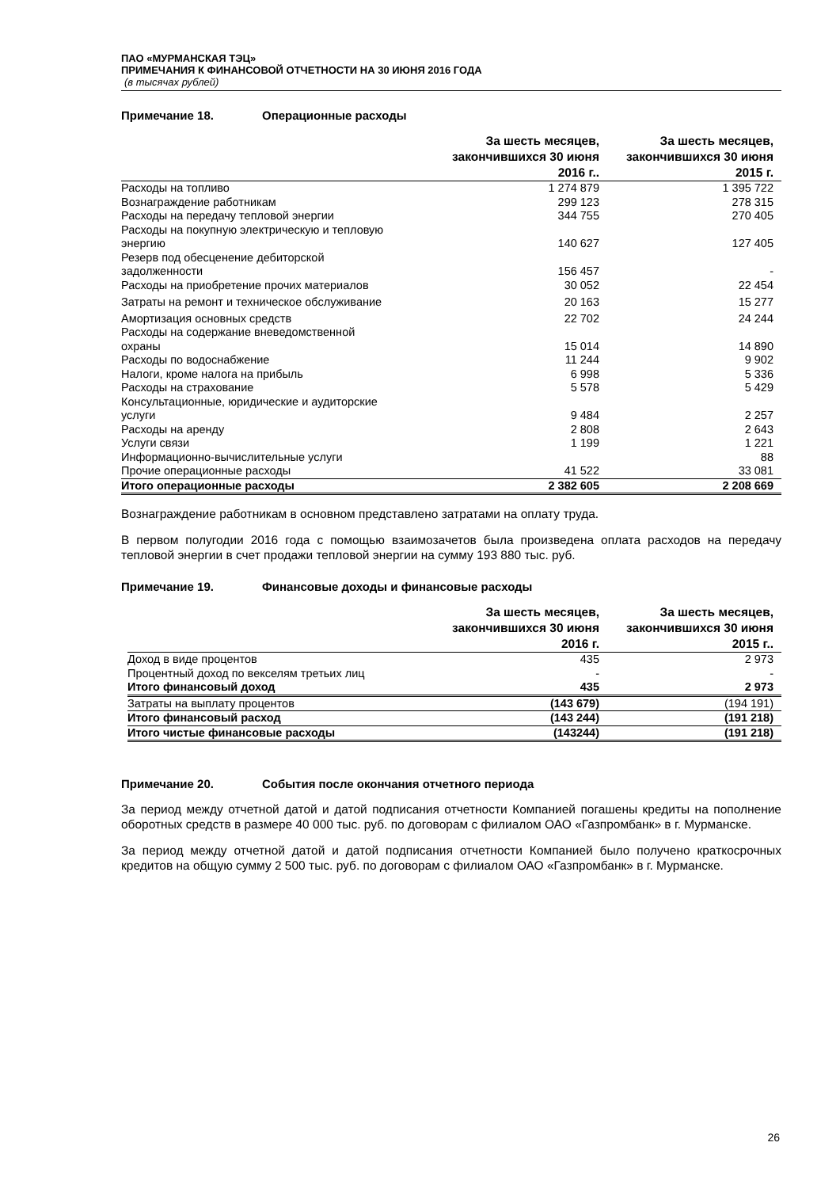ПАО «МУРМАНСКАЯ ТЭЦ»
ПРИМЕЧАНИЯ К ФИНАНСОВОЙ ОТЧЕТНОСТИ НА 30 ИЮНЯ 2016 ГОДА
(в тысячах рублей)
Примечание 18. Операционные расходы
| | За шесть месяцев, закончившихся 30 июня 2016 г.. | За шесть месяцев, закончившихся 30 июня 2015 г. |
| --- | --- | --- |
| Расходы на топливо | 1 274 879 | 1 395 722 |
| Вознаграждение работникам | 299 123 | 278 315 |
| Расходы на передачу тепловой энергии | 344 755 | 270 405 |
| Расходы на покупную электрическую и тепловую энергию | 140 627 | 127 405 |
| Резерв под обесценение дебиторской задолженности | 156 457 | - |
| Расходы на приобретение прочих материалов | 30 052 | 22 454 |
| Затраты на ремонт и техническое обслуживание | 20 163 | 15 277 |
| Амортизация основных средств | 22 702 | 24 244 |
| Расходы на содержание вневедомственной охраны | 15 014 | 14 890 |
| Расходы по водоснабжение | 11 244 | 9 902 |
| Налоги, кроме налога на прибыль | 6 998 | 5 336 |
| Расходы на страхование | 5 578 | 5 429 |
| Консультационные, юридические и аудиторские услуги | 9 484 | 2 257 |
| Расходы на аренду | 2 808 | 2 643 |
| Услуги связи | 1 199 | 1 221 |
| Информационно-вычислительные услуги | | 88 |
| Прочие операционные расходы | 41 522 | 33 081 |
| Итого операционные расходы | 2 382 605 | 2 208 669 |
Вознаграждение работникам в основном представлено затратами на оплату труда.
В первом полугодии 2016 года с помощью взаимозачетов была произведена оплата расходов на передачу тепловой энергии в счет продажи тепловой энергии на сумму 193 880 тыс. руб.
Примечание 19. Финансовые доходы и финансовые расходы
| | За шесть месяцев, закончившихся 30 июня 2016 г. | За шесть месяцев, закончившихся 30 июня 2015 г.. |
| --- | --- | --- |
| Доход в виде процентов | 435 | 2 973 |
| Процентный доход по векселям третьих лиц | - | - |
| Итого финансовый доход | 435 | 2 973 |
| Затраты на выплату процентов | (143 679) | (194 191) |
| Итого финансовый расход | (143 244) | (191 218) |
| Итого чистые финансовые расходы | (143244) | (191 218) |
Примечание 20. События после окончания отчетного периода
За период между отчетной датой и датой подписания отчетности Компанией погашены кредиты на пополнение оборотных средств в размере 40 000 тыс. руб. по договорам с филиалом ОАО «Газпромбанк» в г. Мурманске.
За период между отчетной датой и датой подписания отчетности Компанией было получено краткосрочных кредитов на общую сумму 2 500 тыс. руб. по договорам с филиалом ОАО «Газпромбанк» в г. Мурманске.
26